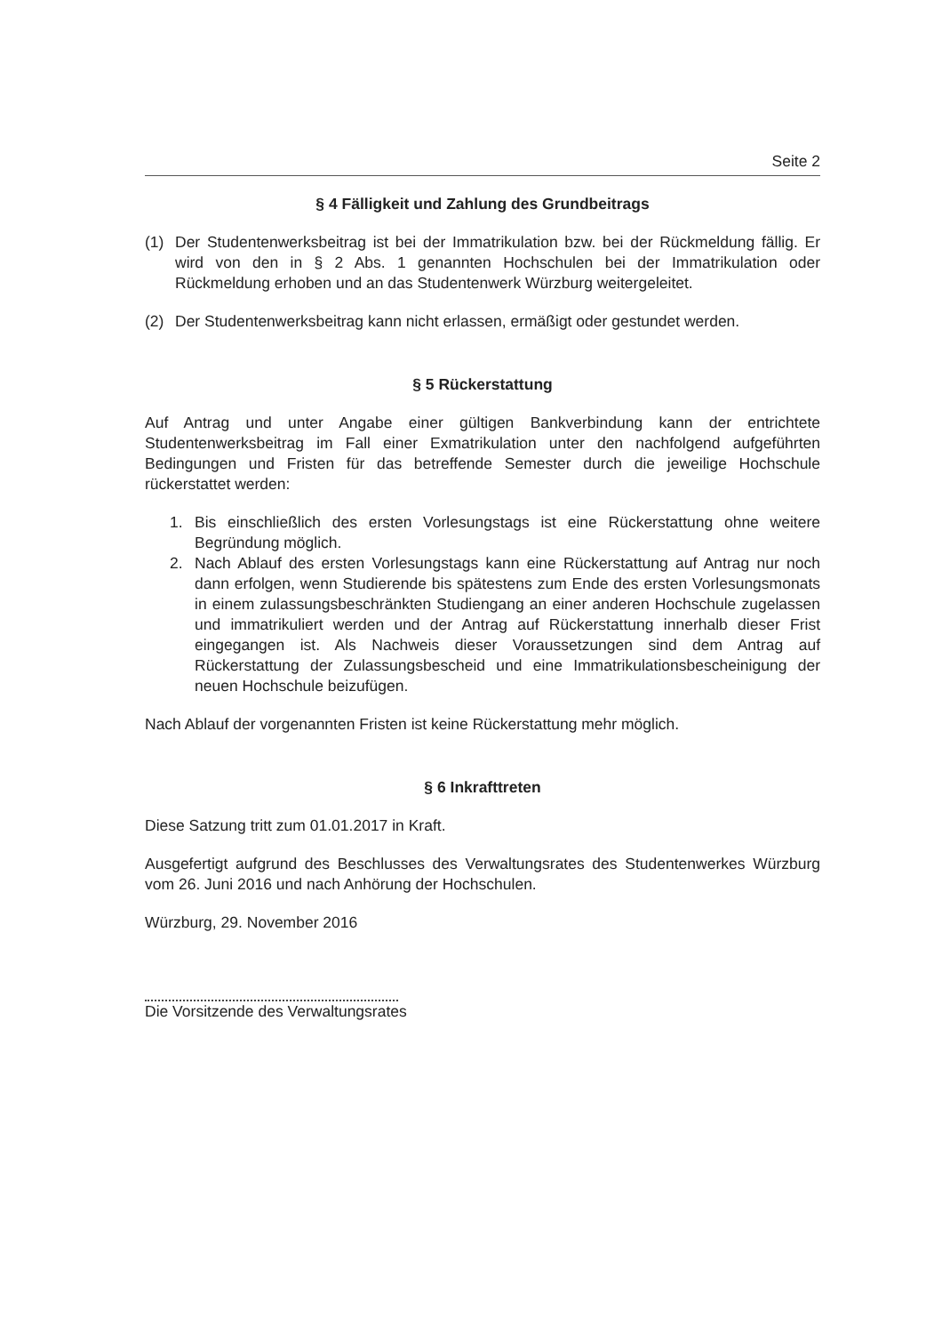Seite 2
§ 4 Fälligkeit und Zahlung des Grundbeitrags
(1) Der Studentenwerksbeitrag ist bei der Immatrikulation bzw. bei der Rückmeldung fällig. Er wird von den in § 2 Abs. 1 genannten Hochschulen bei der Immatrikulation oder Rückmeldung erhoben und an das Studentenwerk Würzburg weitergeleitet.
(2) Der Studentenwerksbeitrag kann nicht erlassen, ermäßigt oder gestundet werden.
§ 5 Rückerstattung
Auf Antrag und unter Angabe einer gültigen Bankverbindung kann der entrichtete Studentenwerksbeitrag im Fall einer Exmatrikulation unter den nachfolgend aufgeführten Bedingungen und Fristen für das betreffende Semester durch die jeweilige Hochschule rückerstattet werden:
1. Bis einschließlich des ersten Vorlesungstags ist eine Rückerstattung ohne weitere Begründung möglich.
2. Nach Ablauf des ersten Vorlesungstags kann eine Rückerstattung auf Antrag nur noch dann erfolgen, wenn Studierende bis spätestens zum Ende des ersten Vorlesungsmonats in einem zulassungsbeschränkten Studiengang an einer anderen Hochschule zugelassen und immatrikuliert werden und der Antrag auf Rückerstattung innerhalb dieser Frist eingegangen ist. Als Nachweis dieser Voraussetzungen sind dem Antrag auf Rückerstattung der Zulassungsbescheid und eine Immatrikulationsbescheinigung der neuen Hochschule beizufügen.
Nach Ablauf der vorgenannten Fristen ist keine Rückerstattung mehr möglich.
§ 6 Inkrafttreten
Diese Satzung tritt zum 01.01.2017 in Kraft.
Ausgefertigt aufgrund des Beschlusses des Verwaltungsrates des Studentenwerkes Würzburg vom 26. Juni 2016 und nach Anhörung der Hochschulen.
Würzburg, 29. November 2016
Die Vorsitzende des Verwaltungsrates